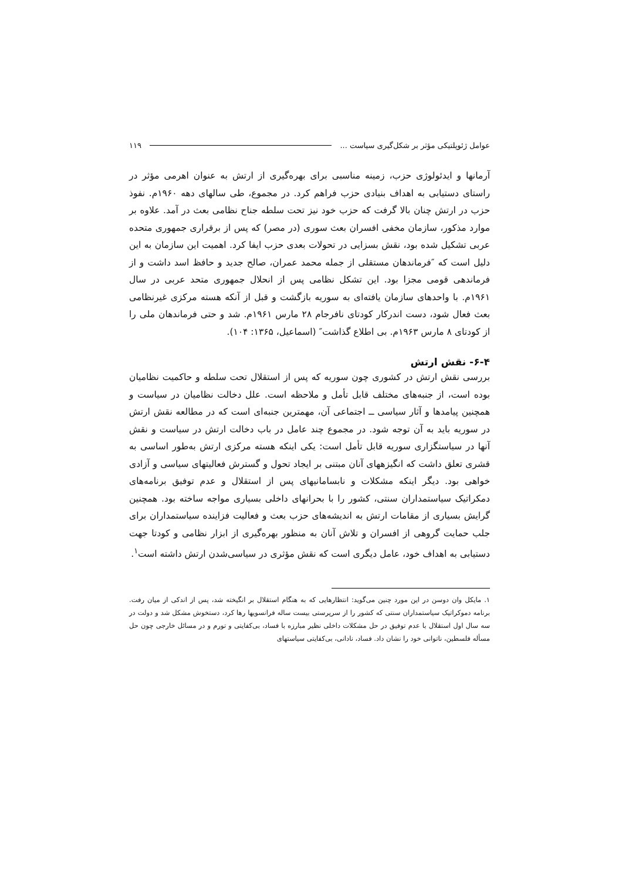عوامل ژئوپلتیکی مؤثر بر شکل‌گیری سیاست ... ۱۱۹
آرمانها و ایدئولوژی حزب، زمینه مناسبی برای بهره‌گیری از ارتش به عنوان اهرمی مؤثر در راستای دستیابی به اهداف بنیادی حزب فراهم کرد. در مجموع، طی سالهای دهه ۱۹۶۰م. نفوذ حزب در ارتش چنان بالا گرفت که حزب خود نیز تحت سلطه جناح نظامی بعث در آمد. علاوه بر موارد مذکور، سازمان مخفی افسران بعث سوری (در مصر) که پس از برقراری جمهوری متحده عربی تشکیل شده بود، نقش بسزایی در تحولات بعدی حزب ایفا کرد. اهمیت این سازمان به این دلیل است که ″فرماندهان مستقلی از جمله محمد عمران، صالح جدید و حافظ اسد داشت و از فرماندهی قومی مجزا بود. این تشکل نظامی پس از انحلال جمهوری متحد عربی در سال ۱۹۶۱م. با واحدهای سازمان یافته‌ای به سوریه بازگشت و قبل از آنکه هسته مرکزی غیرنظامی بعث فعال شود، دست اندرکار کودتای نافرجام ۲۸ مارس ۱۹۶۱م. شد و حتی فرماندهان ملی را از کودتای ۸ مارس ۱۹۶۳م. بی اطلاع گذاشت″ (اسماعیل، ۱۳۶۵: ۱۰۴).
۶-۴- نقش ارتش
بررسی نقش ارتش در کشوری چون سوریه که پس از استقلال تحت سلطه و حاکمیت نظامیان بوده است، از جنبه‌های مختلف قابل تأمل و ملاحظه است. علل دخالت نظامیان در سیاست و همچنین پیامدها و آثار سیاسی ــ اجتماعی آن، مهمترین جنبه‌ای است که در مطالعه نقش ارتش در سوریه باید به آن توجه شود. در مجموع چند عامل در باب دخالت ارتش در سیاست و نقش آنها در سیاستگزاری سوریه قابل تأمل است: یکی اینکه هسته مرکزی ارتش به‌طور اساسی به قشری تعلق داشت که انگیزههای آنان مبتنی بر ایجاد تحول و گسترش فعالیتهای سیاسی و آزادی خواهی بود. دیگر اینکه مشکلات و نابسامانیهای پس از استقلال و عدم توفیق برنامه‌های دمکراتیک سیاستمداران سنتی، کشور را با بحرانهای داخلی بسیاری مواجه ساخته بود. همچنین گرایش بسیاری از مقامات ارتش به اندیشه‌های حزب بعث و فعالیت فزاینده سیاستمداران برای جلب حمایت گروهی از افسران و تلاش آنان به منظور بهره‌گیری از ابزار نظامی و کودتا جهت دستیابی به اهداف خود، عامل دیگری است که نقش مؤثری در سیاسی‌شدن ارتش داشته است<sup>۱</sup>.
۱. مایکل وان دوسن در این مورد چنین می‌گوید: انتظارهایی که به هنگام استقلال بر انگیخته شد، پس از اندکی از میان رفت. برنامه دموکراتیک سیاستمداران سنتی که کشور را از سرپرستی بیست ساله فرانسویها رها کرد، دستخوش مشکل شد و دولت در سه سال اول استقلال با عدم توفیق در حل مشکلات داخلی نظیر مبارزه با فساد، بی‌کفایتی و تورم و در مسائل خارجی چون حل مسأله فلسطین، ناتوانی خود را نشان داد. فساد، نادانی، بی‌کفایتی سیاستهای